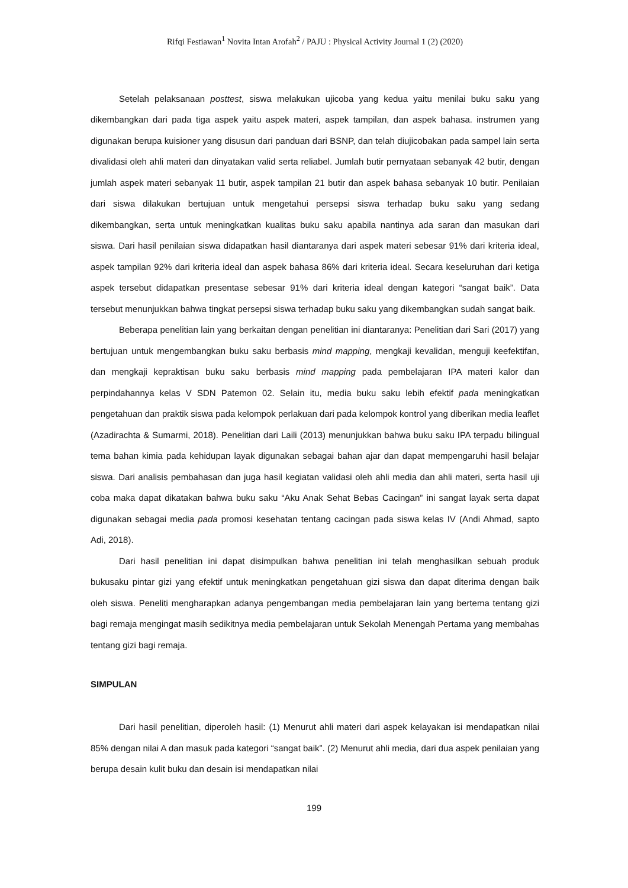Rifqi Festiawan<sup>1</sup> Novita Intan Arofah<sup>2</sup> / PAJU : Physical Activity Journal 1 (2) (2020)
Setelah pelaksanaan posttest, siswa melakukan ujicoba yang kedua yaitu menilai buku saku yang dikembangkan dari pada tiga aspek yaitu aspek materi, aspek tampilan, dan aspek bahasa. instrumen yang digunakan berupa kuisioner yang disusun dari panduan dari BSNP, dan telah diujicobakan pada sampel lain serta divalidasi oleh ahli materi dan dinyatakan valid serta reliabel. Jumlah butir pernyataan sebanyak 42 butir, dengan jumlah aspek materi sebanyak 11 butir, aspek tampilan 21 butir dan aspek bahasa sebanyak 10 butir. Penilaian dari siswa dilakukan bertujuan untuk mengetahui persepsi siswa terhadap buku saku yang sedang dikembangkan, serta untuk meningkatkan kualitas buku saku apabila nantinya ada saran dan masukan dari siswa. Dari hasil penilaian siswa didapatkan hasil diantaranya dari aspek materi sebesar 91% dari kriteria ideal, aspek tampilan 92% dari kriteria ideal dan aspek bahasa 86% dari kriteria ideal. Secara keseluruhan dari ketiga aspek tersebut didapatkan presentase sebesar 91% dari kriteria ideal dengan kategori “sangat baik”. Data tersebut menunjukkan bahwa tingkat persepsi siswa terhadap buku saku yang dikembangkan sudah sangat baik.
Beberapa penelitian lain yang berkaitan dengan penelitian ini diantaranya: Penelitian dari Sari (2017) yang bertujuan untuk mengembangkan buku saku berbasis mind mapping, mengkaji kevalidan, menguji keefektifan, dan mengkaji kepraktisan buku saku berbasis mind mapping pada pembelajaran IPA materi kalor dan perpindahannya kelas V SDN Patemon 02. Selain itu, media buku saku lebih efektif pada meningkatkan pengetahuan dan praktik siswa pada kelompok perlakuan dari pada kelompok kontrol yang diberikan media leaflet (Azadirachta & Sumarmi, 2018). Penelitian dari Laili (2013) menunjukkan bahwa buku saku IPA terpadu bilingual tema bahan kimia pada kehidupan layak digunakan sebagai bahan ajar dan dapat mempengaruhi hasil belajar siswa. Dari analisis pembahasan dan juga hasil kegiatan validasi oleh ahli media dan ahli materi, serta hasil uji coba maka dapat dikatakan bahwa buku saku “Aku Anak Sehat Bebas Cacingan” ini sangat layak serta dapat digunakan sebagai media pada promosi kesehatan tentang cacingan pada siswa kelas IV (Andi Ahmad, sapto Adi, 2018).
Dari hasil penelitian ini dapat disimpulkan bahwa penelitian ini telah menghasilkan sebuah produk bukusaku pintar gizi yang efektif untuk meningkatkan pengetahuan gizi siswa dan dapat diterima dengan baik oleh siswa. Peneliti mengharapkan adanya pengembangan media pembelajaran lain yang bertema tentang gizi bagi remaja mengingat masih sedikitnya media pembelajaran untuk Sekolah Menengah Pertama yang membahas tentang gizi bagi remaja.
SIMPULAN
Dari hasil penelitian, diperoleh hasil: (1) Menurut ahli materi dari aspek kelayakan isi mendapatkan nilai 85% dengan nilai A dan masuk pada kategori “sangat baik”. (2) Menurut ahli media, dari dua aspek penilaian yang berupa desain kulit buku dan desain isi mendapatkan nilai
199